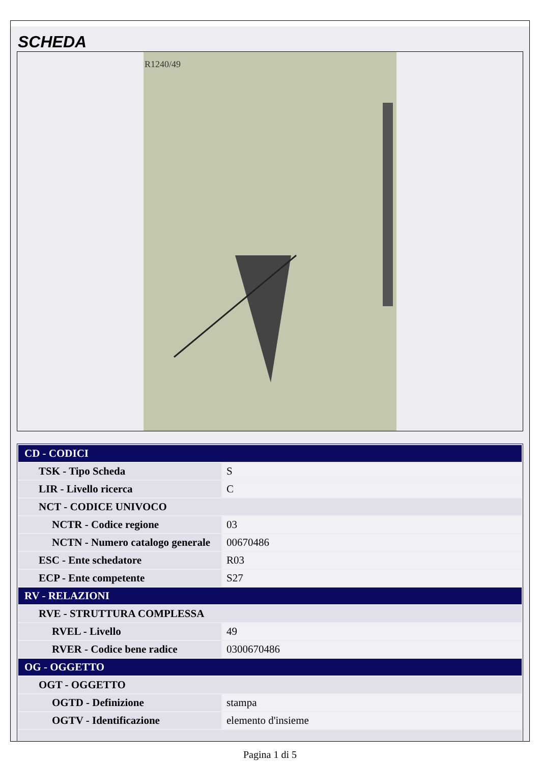SCHEDA
R1240/49
| CD - CODICI | |
| TSK - Tipo Scheda | S |
| LIR - Livello ricerca | C |
| NCT - CODICE UNIVOCO | |
| NCTR - Codice regione | 03 |
| NCTN - Numero catalogo generale | 00670486 |
| ESC - Ente schedatore | R03 |
| ECP - Ente competente | S27 |
| RV - RELAZIONI | |
| RVE - STRUTTURA COMPLESSA | |
| RVEL - Livello | 49 |
| RVER - Codice bene radice | 0300670486 |
| OG - OGGETTO | |
| OGT - OGGETTO | |
| OGTD - Definizione | stampa |
| OGTV - Identificazione | elemento d'insieme |
Pagina 1 di 5